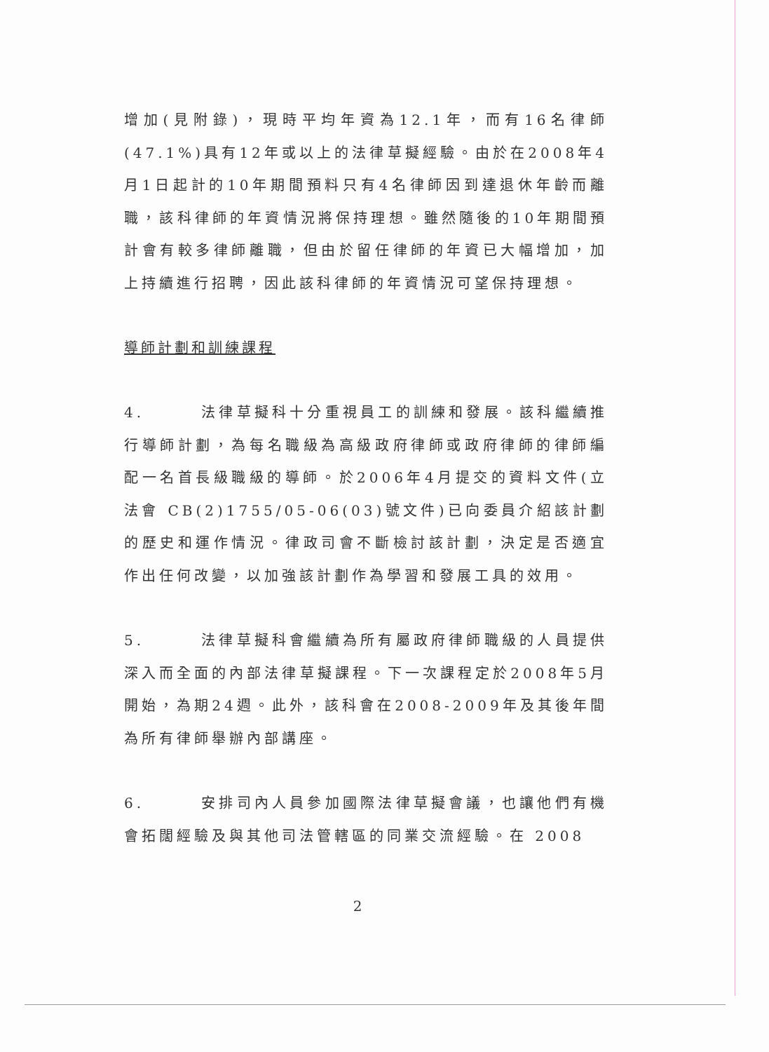增加(見附錄)，現時平均年資為12.1年，而有16名律師(47.1%)具有12年或以上的法律草擬經驗。由於在2008年4月1日起計的10年期間預料只有4名律師因到達退休年齡而離職，該科律師的年資情況將保持理想。雖然隨後的10年期間預計會有較多律師離職，但由於留任律師的年資已大幅增加，加上持續進行招聘，因此該科律師的年資情況可望保持理想。
導師計劃和訓練課程
4. 法律草擬科十分重視員工的訓練和發展。該科繼續推行導師計劃，為每名職級為高級政府律師或政府律師的律師編配一名首長級職級的導師。於2006年4月提交的資料文件(立法會 CB(2)1755/05-06(03)號文件)已向委員介紹該計劃的歷史和運作情況。律政司會不斷檢討該計劃，決定是否適宜作出任何改變，以加強該計劃作為學習和發展工具的效用。
5. 法律草擬科會繼續為所有屬政府律師職級的人員提供深入而全面的內部法律草擬課程。下一次課程定於2008年5月開始，為期24週。此外，該科會在2008-2009年及其後年間為所有律師舉辦內部講座。
6. 安排司內人員參加國際法律草擬會議，也讓他們有機會拓闊經驗及與其他司法管轄區的同業交流經驗。在 2008
2